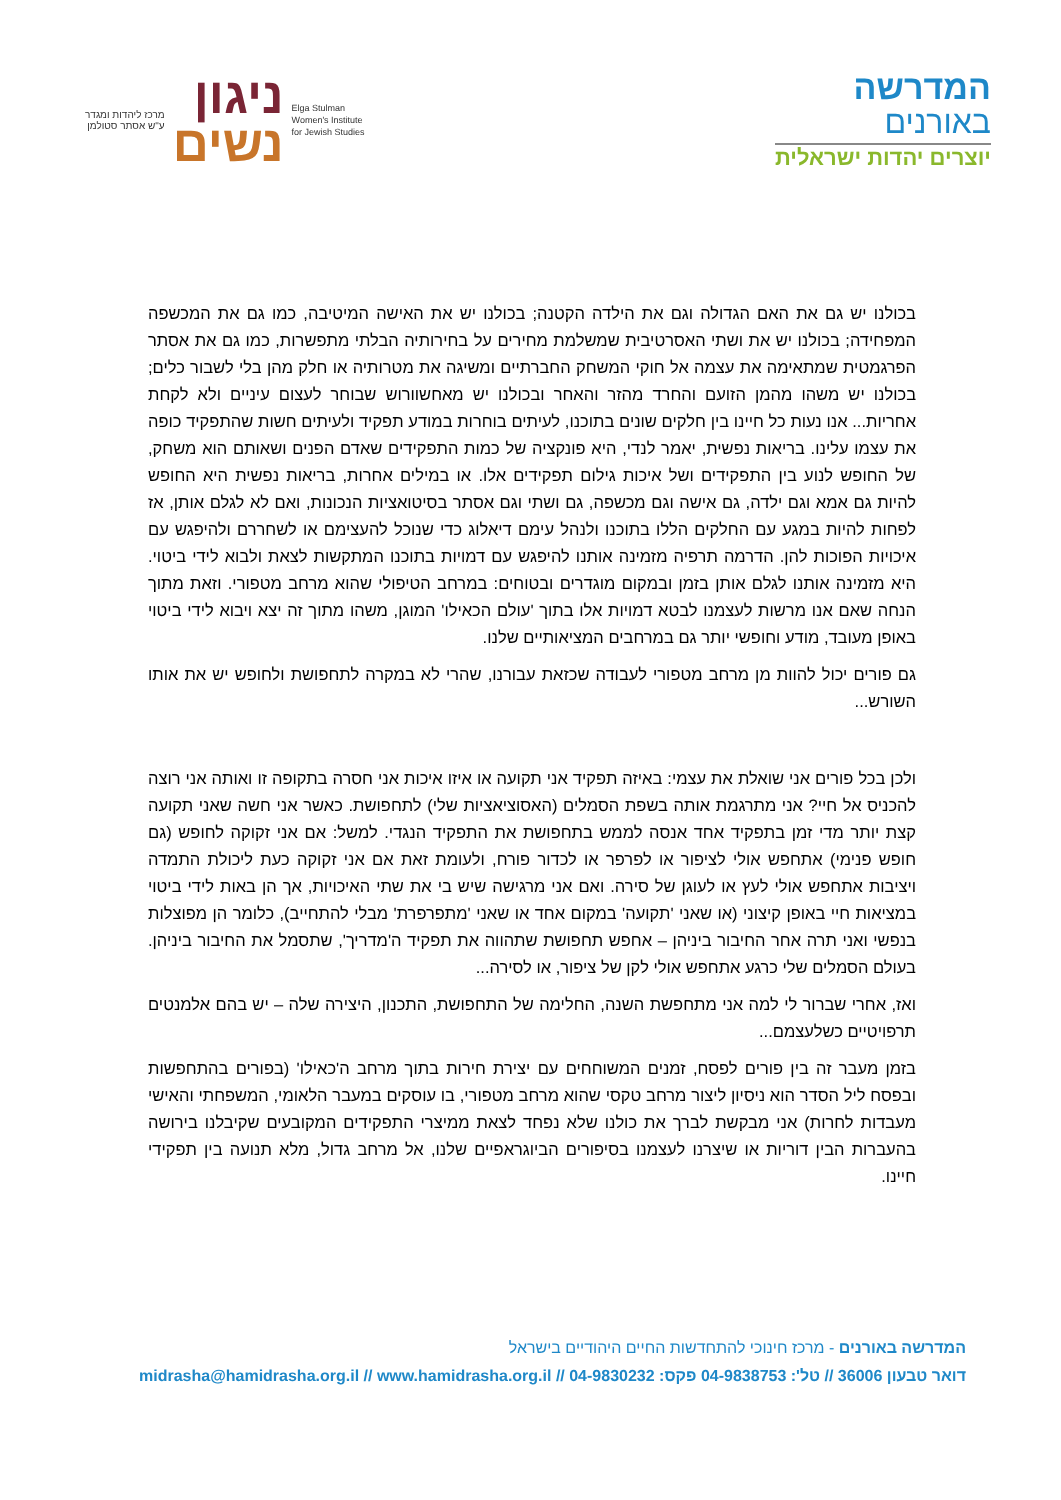מרכז ליהדות ומגדר
ע"ש אסתר סטולמן
ניגון
נשים
Elga Stulman
Women's Institute
for Jewish Studies
המדרשה
באורנים
יוצרים יהדות ישראלית
בכולנו יש גם את האם הגדולה וגם את הילדה הקטנה; בכולנו יש את האישה המיטיבה, כמו גם את המכשפה המפחידה; בכולנו יש את ושתי האסרטיבית שמשלמת מחירים על בחירותיה הבלתי מתפשרות, כמו גם את אסתר הפרגמטית שמתאימה את עצמה אל חוקי המשחק החברתיים ומשיגה את מטרותיה או חלק מהן בלי לשבור כלים; בכולנו יש משהו מהמן הזועם והחרד מהזר והאחר ובכולנו יש מאחשוורוש שבוחר לעצום עיניים ולא לקחת אחריות... אנו נעות כל חיינו בין חלקים שונים בתוכנו, לעיתים בוחרות במודע תפקיד ולעיתים חשות שהתפקיד כופה את עצמו עלינו. בריאות נפשית, יאמר לנדי, היא פונקציה של כמות התפקידים שאדם הפנים ושאותם הוא משחק, של החופש לנוע בין התפקידים ושל איכות גילום תפקידים אלו. או במילים אחרות, בריאות נפשית היא החופש להיות גם אמא וגם ילדה, גם אישה וגם מכשפה, גם ושתי וגם אסתר בסיטואציות הנכונות, ואם לא לגלם אותן, אז לפחות להיות במגע עם החלקים הללו בתוכנו ולנהל עימם דיאלוג כדי שנוכל להעצימם או לשחררם ולהיפגש עם איכויות הפוכות להן. הדרמה תרפיה מזמינה אותנו להיפגש עם דמויות בתוכנו המתקשות לצאת ולבוא לידי ביטוי. היא מזמינה אותנו לגלם אותן בזמן ובמקום מוגדרים ובטוחים: במרחב הטיפולי שהוא מרחב מטפורי. וזאת מתוך הנחה שאם אנו מרשות לעצמנו לבטא דמויות אלו בתוך 'עולם הכאילו' המוגן, משהו מתוך זה יצא ויבוא לידי ביטוי באופן מעובד, מודע וחופשי יותר גם במרחבים המציאותיים שלנו.
גם פורים יכול להוות מן מרחב מטפורי לעבודה שכזאת עבורנו, שהרי לא במקרה לתחפושת ולחופש יש את אותו השורש...
ולכן בכל פורים אני שואלת את עצמי: באיזה תפקיד אני תקועה או איזו איכות אני חסרה בתקופה זו ואותה אני רוצה להכניס אל חיי? אני מתרגמת אותה בשפת הסמלים (האסוציאציות שלי) לתחפושת. כאשר אני חשה שאני תקועה קצת יותר מדי זמן בתפקיד אחד אנסה לממש בתחפושת את התפקיד הנגדי. למשל: אם אני זקוקה לחופש (גם חופש פנימי) אתחפש אולי לציפור או לפרפר או לכדור פורח, ולעומת זאת אם אני זקוקה כעת ליכולת התמדה ויציבות אתחפש אולי לעץ או לעוגן של סירה. ואם אני מרגישה שיש בי את שתי האיכויות, אך הן באות לידי ביטוי במציאות חיי באופן קיצוני (או שאני 'תקועה' במקום אחד או שאני 'מתפרפרת' מבלי להתחייב), כלומר הן מפוצלות בנפשי ואני תרה אחר החיבור ביניהן – אחפש תחפושת שתהווה את תפקיד ה'מדריך', שתסמל את החיבור ביניהן. בעולם הסמלים שלי כרגע אתחפש אולי לקן של ציפור, או לסירה...
ואז, אחרי שברור לי למה אני מתחפשת השנה, החלימה של התחפושת, התכנון, היצירה שלה – יש בהם אלמנטים תרפויטיים כשלעצמם...
בזמן מעבר זה בין פורים לפסח, זמנים המשוחחים עם יצירת חירות בתוך מרחב ה'כאילו' (בפורים בהתחפשות ובפסח ליל הסדר הוא ניסיון ליצור מרחב טקסי שהוא מרחב מטפורי, בו עוסקים במעבר הלאומי, המשפחתי והאישי מעבדות לחרות) אני מבקשת לברך את כולנו שלא נפחד לצאת ממיצרי התפקידים המקובעים שקיבלנו בירושה בהעברות הבין דוריות או שיצרנו לעצמנו בסיפורים הביוגראפיים שלנו, אל מרחב גדול, מלא תנועה בין תפקידי חיינו.
המדרשה באורנים - מרכז חינוכי להתחדשות החיים היהודיים בישראל
דואר טבעון 36006 // טל': 04-9838753 פקס: 04-9830232 // midrasha@hamidrasha.org.il // www.hamidrasha.org.il